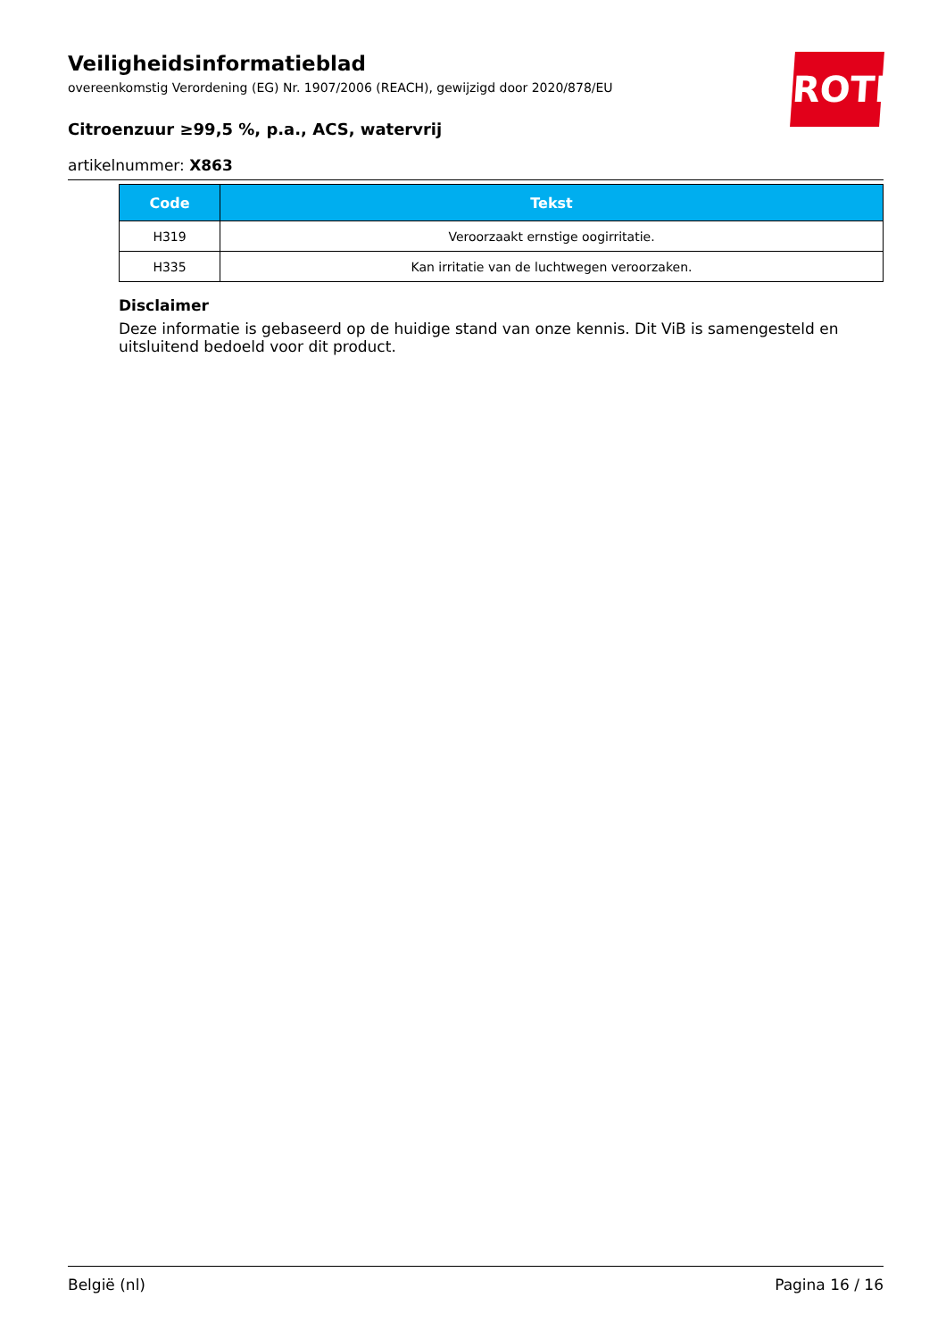Veiligheidsinformatieblad
overeenkomstig Verordening (EG) Nr. 1907/2006 (REACH), gewijzigd door 2020/878/EU
Citroenzuur ≥99,5 %, p.a., ACS, watervrij
artikelnummer: X863
ROTH
| Code | Tekst |
| --- | --- |
| H319 | Veroorzaakt ernstige oogirritatie. |
| H335 | Kan irritatie van de luchtwegen veroorzaken. |
Disclaimer
Deze informatie is gebaseerd op de huidige stand van onze kennis. Dit ViB is samengesteld en uitsluitend bedoeld voor dit product.
België (nl) Pagina 16 / 16